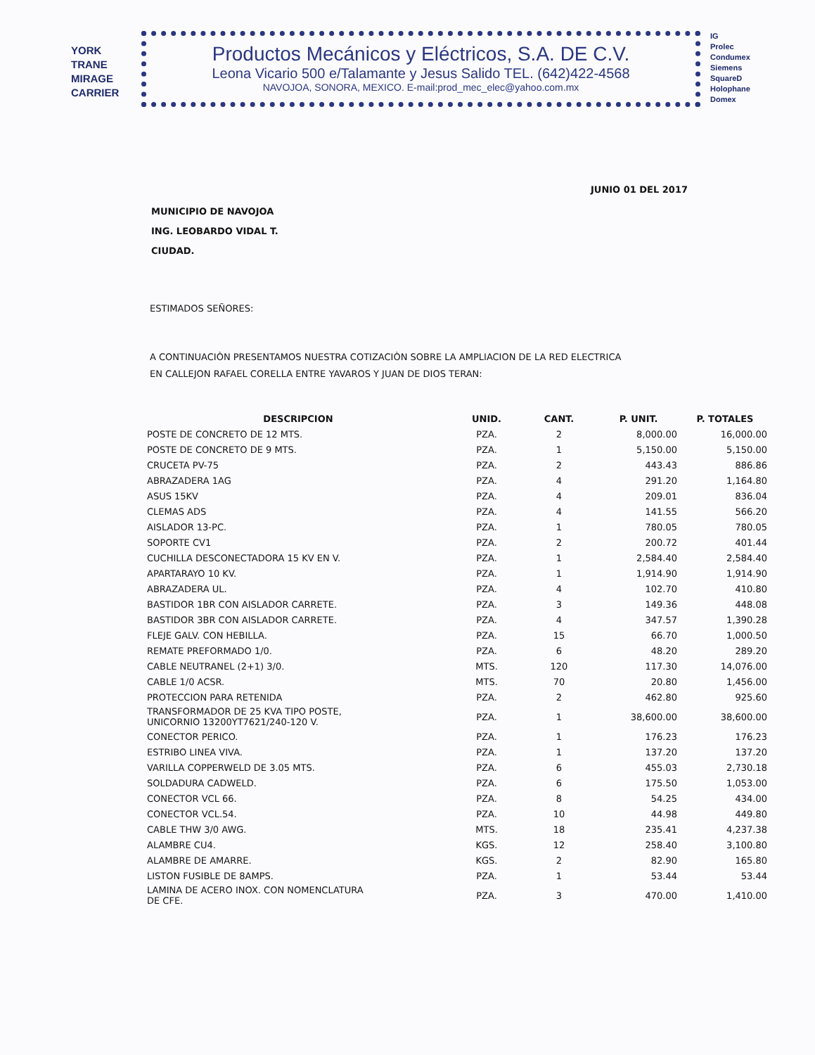YORK
TRANE
MIRAGE
CARRIER
Productos Mecánicos y Eléctricos, S.A. DE C.V.
Leona Vicario 500 e/Talamante y Jesus Salido TEL. (642)422-4568
NAVOJOA, SONORA, MEXICO. E-mail:prod_mec_elec@yahoo.com.mx
IG
Prolec
Condumex
Siemens
SquareD
Holophane
Domex
JUNIO 01 DEL 2017
MUNICIPIO DE NAVOJOA
ING. LEOBARDO VIDAL T.
CIUDAD.
ESTIMADOS SEÑORES:
A CONTINUACIÒN PRESENTAMOS NUESTRA COTIZACIÒN SOBRE LA AMPLIACION DE LA RED ELECTRICA
EN CALLEJON RAFAEL CORELLA ENTRE YAVAROS Y JUAN DE DIOS TERAN:
| DESCRIPCION | UNID. | CANT. | P. UNIT. | P. TOTALES |
| --- | --- | --- | --- | --- |
| POSTE DE CONCRETO DE 12 MTS. | PZA. | 2 | 8,000.00 | 16,000.00 |
| POSTE DE CONCRETO DE 9 MTS. | PZA. | 1 | 5,150.00 | 5,150.00 |
| CRUCETA PV-75 | PZA. | 2 | 443.43 | 886.86 |
| ABRAZADERA 1AG | PZA. | 4 | 291.20 | 1,164.80 |
| ASUS 15KV | PZA. | 4 | 209.01 | 836.04 |
| CLEMAS ADS | PZA. | 4 | 141.55 | 566.20 |
| AISLADOR 13-PC. | PZA. | 1 | 780.05 | 780.05 |
| SOPORTE CV1 | PZA. | 2 | 200.72 | 401.44 |
| CUCHILLA DESCONECTADORA 15 KV EN V. | PZA. | 1 | 2,584.40 | 2,584.40 |
| APARTARAYO 10 KV. | PZA. | 1 | 1,914.90 | 1,914.90 |
| ABRAZADERA UL. | PZA. | 4 | 102.70 | 410.80 |
| BASTIDOR 1BR CON AISLADOR CARRETE. | PZA. | 3 | 149.36 | 448.08 |
| BASTIDOR 3BR CON AISLADOR CARRETE. | PZA. | 4 | 347.57 | 1,390.28 |
| FLEJE GALV. CON HEBILLA. | PZA. | 15 | 66.70 | 1,000.50 |
| REMATE PREFORMADO 1/0. | PZA. | 6 | 48.20 | 289.20 |
| CABLE NEUTRANEL (2+1) 3/0. | MTS. | 120 | 117.30 | 14,076.00 |
| CABLE 1/0 ACSR. | MTS. | 70 | 20.80 | 1,456.00 |
| PROTECCION PARA RETENIDA | PZA. | 2 | 462.80 | 925.60 |
| TRANSFORMADOR DE 25 KVA TIPO POSTE, UNICORNIO 13200YT7621/240-120 V. | PZA. | 1 | 38,600.00 | 38,600.00 |
| CONECTOR PERICO. | PZA. | 1 | 176.23 | 176.23 |
| ESTRIBO LINEA VIVA. | PZA. | 1 | 137.20 | 137.20 |
| VARILLA COPPERWELD DE 3.05 MTS. | PZA. | 6 | 455.03 | 2,730.18 |
| SOLDADURA CADWELD. | PZA. | 6 | 175.50 | 1,053.00 |
| CONECTOR VCL 66. | PZA. | 8 | 54.25 | 434.00 |
| CONECTOR VCL.54. | PZA. | 10 | 44.98 | 449.80 |
| CABLE THW 3/0 AWG. | MTS. | 18 | 235.41 | 4,237.38 |
| ALAMBRE CU4. | KGS. | 12 | 258.40 | 3,100.80 |
| ALAMBRE DE AMARRE. | KGS. | 2 | 82.90 | 165.80 |
| LISTON FUSIBLE DE 8AMPS. | PZA. | 1 | 53.44 | 53.44 |
| LAMINA DE ACERO INOX. CON NOMENCLATURA DE CFE. | PZA. | 3 | 470.00 | 1,410.00 |